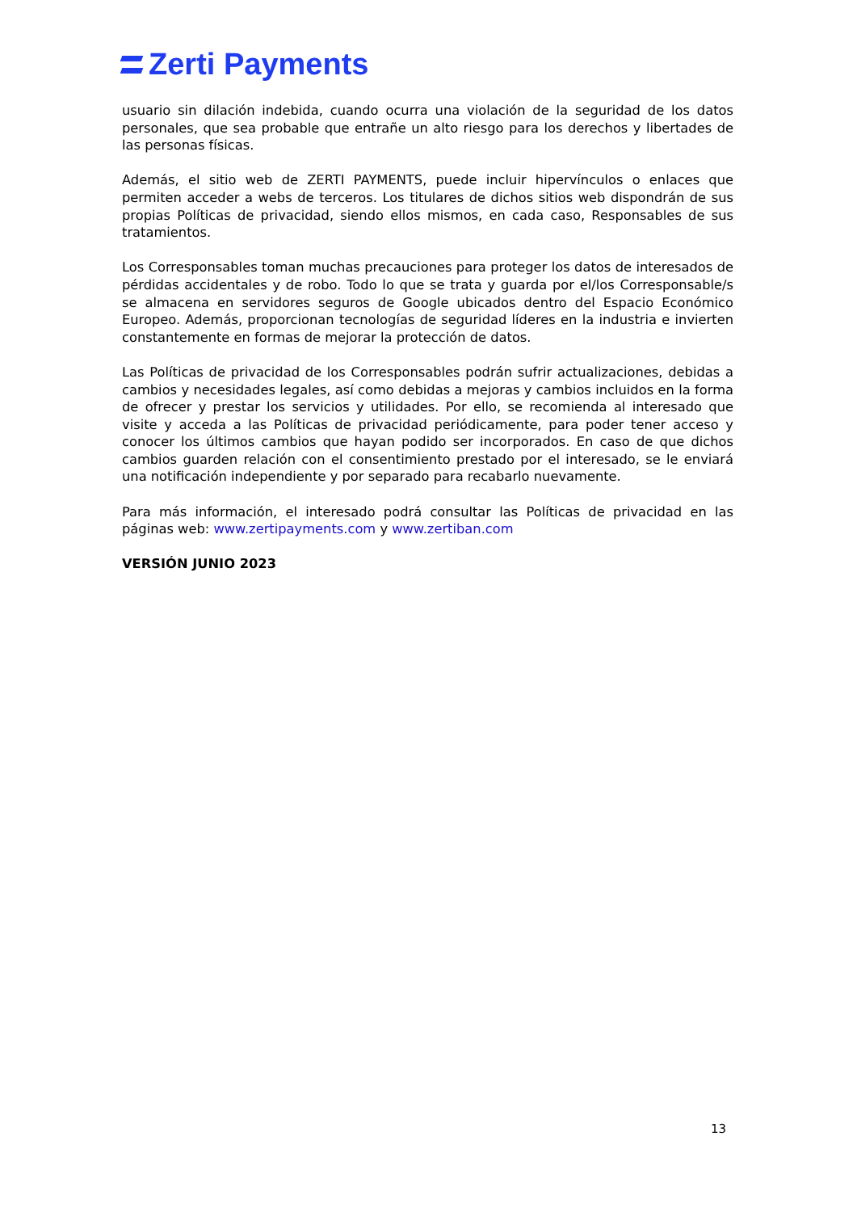Zerti Payments
usuario sin dilación indebida, cuando ocurra una violación de la seguridad de los datos personales, que sea probable que entrañe un alto riesgo para los derechos y libertades de las personas físicas.
Además, el sitio web de ZERTI PAYMENTS, puede incluir hipervínculos o enlaces que permiten acceder a webs de terceros. Los titulares de dichos sitios web dispondrán de sus propias Políticas de privacidad, siendo ellos mismos, en cada caso, Responsables de sus tratamientos.
Los Corresponsables toman muchas precauciones para proteger los datos de interesados de pérdidas accidentales y de robo. Todo lo que se trata y guarda por el/los Corresponsable/s se almacena en servidores seguros de Google ubicados dentro del Espacio Económico Europeo. Además, proporcionan tecnologías de seguridad líderes en la industria e invierten constantemente en formas de mejorar la protección de datos.
Las Políticas de privacidad de los Corresponsables podrán sufrir actualizaciones, debidas a cambios y necesidades legales, así como debidas a mejoras y cambios incluidos en la forma de ofrecer y prestar los servicios y utilidades. Por ello, se recomienda al interesado que visite y acceda a las Políticas de privacidad periódicamente, para poder tener acceso y conocer los últimos cambios que hayan podido ser incorporados. En caso de que dichos cambios guarden relación con el consentimiento prestado por el interesado, se le enviará una notificación independiente y por separado para recabarlo nuevamente.
Para más información, el interesado podrá consultar las Políticas de privacidad en las páginas web: www.zertipayments.com y www.zertiban.com
VERSIÓN JUNIO 2023
13